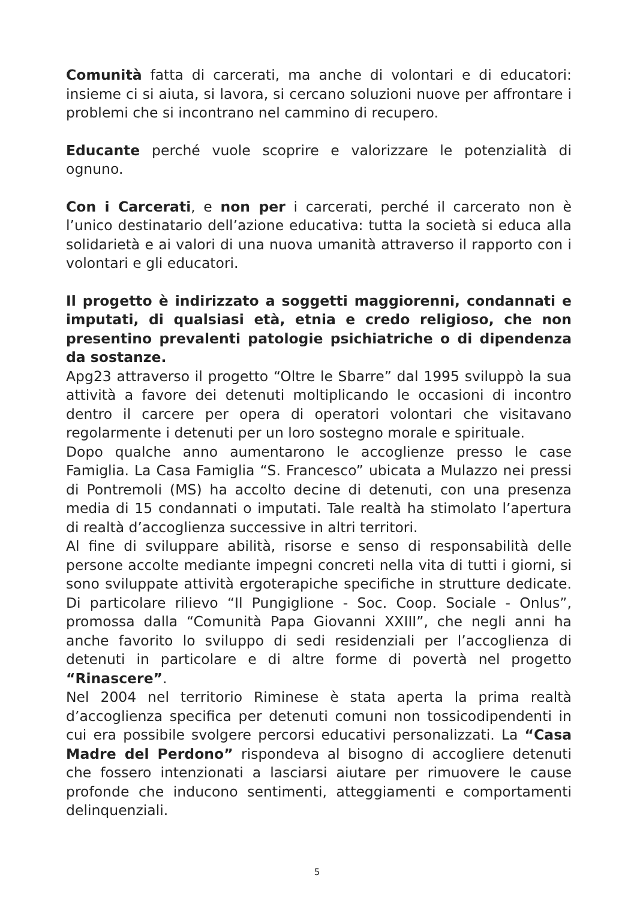Comunità fatta di carcerati, ma anche di volontari e di educatori: insieme ci si aiuta, si lavora, si cercano soluzioni nuove per affrontare i problemi che si incontrano nel cammino di recupero.
Educante perché vuole scoprire e valorizzare le potenzialità di ognuno.
Con i Carcerati, e non per i carcerati, perché il carcerato non è l’unico destinatario dell’azione educativa: tutta la società si educa alla solidarietà e ai valori di una nuova umanità attraverso il rapporto con i volontari e gli educatori.
Il progetto è indirizzato a soggetti maggiorenni, condannati e imputati, di qualsiasi età, etnia e credo religioso, che non presentino prevalenti patologie psichiatriche o di dipendenza da sostanze.
Apg23 attraverso il progetto “Oltre le Sbarre” dal 1995 sviluppò la sua attività a favore dei detenuti moltiplicando le occasioni di incontro dentro il carcere per opera di operatori volontari che visitavano regolarmente i detenuti per un loro sostegno morale e spirituale.
Dopo qualche anno aumentarono le accoglienze presso le case Famiglia. La Casa Famiglia “S. Francesco” ubicata a Mulazzo nei pressi di Pontremoli (MS) ha accolto decine di detenuti, con una presenza media di 15 condannati o imputati. Tale realtà ha stimolato l’apertura di realtà d’accoglienza successive in altri territori.
Al fine di sviluppare abilità, risorse e senso di responsabilità delle persone accolte mediante impegni concreti nella vita di tutti i giorni, si sono sviluppate attività ergoterapiche specifiche in strutture dedicate. Di particolare rilievo “Il Pungiglione - Soc. Coop. Sociale - Onlus”, promossa dalla “Comunità Papa Giovanni XXIII”, che negli anni ha anche favorito lo sviluppo di sedi residenziali per l’accoglienza di detenuti in particolare e di altre forme di povertà nel progetto “Rinascere”.
Nel 2004 nel territorio Riminese è stata aperta la prima realtà d’accoglienza specifica per detenuti comuni non tossicodipendenti in cui era possibile svolgere percorsi educativi personalizzati. La “Casa Madre del Perdono” rispondeva al bisogno di accogliere detenuti che fossero intenzionati a lasciarsi aiutare per rimuovere le cause profonde che inducono sentimenti, atteggiamenti e comportamenti delinquenziali.
5